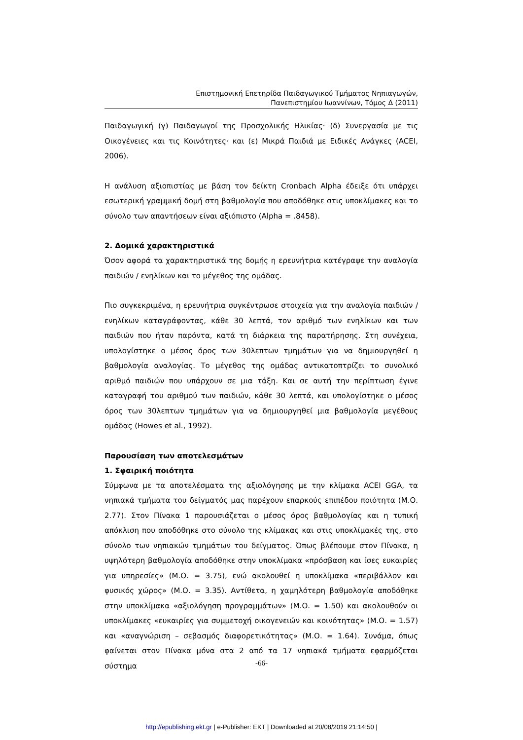Επιστημονική Επετηρίδα Παιδαγωγικού Τμήματος Νηπιαγωγών,
Πανεπιστημίου Ιωαννίνων, Τόμος Δ (2011)
Παιδαγωγική (γ) Παιδαγωγοί της Προσχολικής Ηλικίας· (δ) Συνεργασία με τις Οικογένειες και τις Κοινότητες· και (ε) Μικρά Παιδιά με Ειδικές Ανάγκες (ACEI, 2006).
Η ανάλυση αξιοπιστίας με βάση τον δείκτη Cronbach Alpha έδειξε ότι υπάρχει εσωτερική γραμμική δομή στη βαθμολογία που αποδόθηκε στις υποκλίμακες και το σύνολο των απαντήσεων είναι αξιόπιστο (Alpha = .8458).
2. Δομικά χαρακτηριστικά
Όσον αφορά τα χαρακτηριστικά της δομής η ερευνήτρια κατέγραψε την αναλογία παιδιών / ενηλίκων και το μέγεθος της ομάδας.
Πιο συγκεκριμένα, η ερευνήτρια συγκέντρωσε στοιχεία για την αναλογία παιδιών / ενηλίκων καταγράφοντας, κάθε 30 λεπτά, τον αριθμό των ενηλίκων και των παιδιών που ήταν παρόντα, κατά τη διάρκεια της παρατήρησης. Στη συνέχεια, υπολογίστηκε ο μέσος όρος των 30λεπτων τμημάτων για να δημιουργηθεί η βαθμολογία αναλογίας. Το μέγεθος της ομάδας αντικατοπτρίζει το συνολικό αριθμό παιδιών που υπάρχουν σε μια τάξη. Και σε αυτή την περίπτωση έγινε καταγραφή του αριθμού των παιδιών, κάθε 30 λεπτά, και υπολογίστηκε ο μέσος όρος των 30λεπτων τμημάτων για να δημιουργηθεί μια βαθμολογία μεγέθους ομάδας (Howes et al., 1992).
Παρουσίαση των αποτελεσμάτων
1. Σφαιρική ποιότητα
Σύμφωνα με τα αποτελέσματα της αξιολόγησης με την κλίμακα ACEI GGA, τα νηπιακά τμήματα του δείγματός μας παρέχουν επαρκούς επιπέδου ποιότητα (Μ.Ο. 2.77). Στον Πίνακα 1 παρουσιάζεται ο μέσος όρος βαθμολογίας και η τυπική απόκλιση που αποδόθηκε στο σύνολο της κλίμακας και στις υποκλίμακές της, στο σύνολο των νηπιακών τμημάτων του δείγματος. Όπως βλέπουμε στον Πίνακα, η υψηλότερη βαθμολογία αποδόθηκε στην υποκλίμακα «πρόσβαση και ίσες ευκαιρίες για υπηρεσίες» (Μ.Ο. = 3.75), ενώ ακολουθεί η υποκλίμακα «περιβάλλον και φυσικός χώρος» (Μ.Ο. = 3.35). Αντίθετα, η χαμηλότερη βαθμολογία αποδόθηκε στην υποκλίμακα «αξιολόγηση προγραμμάτων» (Μ.Ο. = 1.50) και ακολουθούν οι υποκλίμακες «ευκαιρίες για συμμετοχή οικογενειών και κοινότητας» (Μ.Ο. = 1.57) και «αναγνώριση – σεβασμός διαφορετικότητας» (Μ.Ο. = 1.64). Συνάμα, όπως φαίνεται στον Πίνακα μόνα στα 2 από τα 17 νηπιακά τμήματα εφαρμόζεται σύστημα
-66-
http://epublishing.ekt.gr | e-Publisher: EKT | Downloaded at 20/08/2019 21:14:50 |